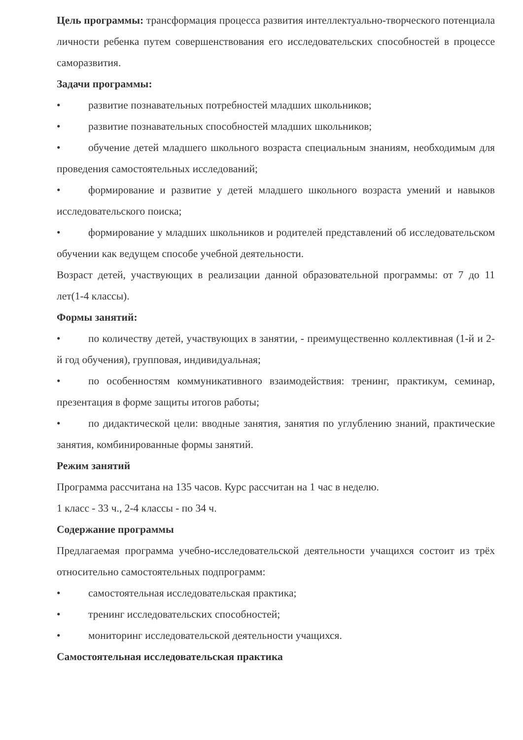Цель программы: трансформация процесса развития интеллектуально-творческого потенциала личности ребенка путем совершенствования его исследовательских способностей в процессе саморазвития.
Задачи программы:
• развитие познавательных потребностей младших школьников;
• развитие познавательных способностей младших школьников;
• обучение детей младшего школьного возраста специальным знаниям, необходимым для проведения самостоятельных исследований;
• формирование и развитие у детей младшего школьного возраста умений и навыков исследовательского поиска;
• формирование у младших школьников и родителей представлений об исследовательском обучении как ведущем способе учебной деятельности.
Возраст детей, участвующих в реализации данной образовательной программы: от 7 до 11 лет(1-4 классы).
Формы занятий:
• по количеству детей, участвующих в занятии, - преимущественно коллективная (1-й и 2-й год обучения), групповая, индивидуальная;
• по особенностям коммуникативного взаимодействия: тренинг, практикум, семинар, презентация в форме защиты итогов работы;
• по дидактической цели: вводные занятия, занятия по углублению знаний, практические занятия, комбинированные формы занятий.
Режим занятий
Программа рассчитана на 135 часов. Курс рассчитан на 1 час в неделю.
1 класс - 33 ч., 2-4 классы - по 34 ч.
Содержание программы
Предлагаемая программа учебно-исследовательской деятельности учащихся состоит из трёх относительно самостоятельных подпрограмм:
• самостоятельная исследовательская практика;
• тренинг исследовательских способностей;
• мониторинг исследовательской деятельности учащихся.
Самостоятельная исследовательская практика